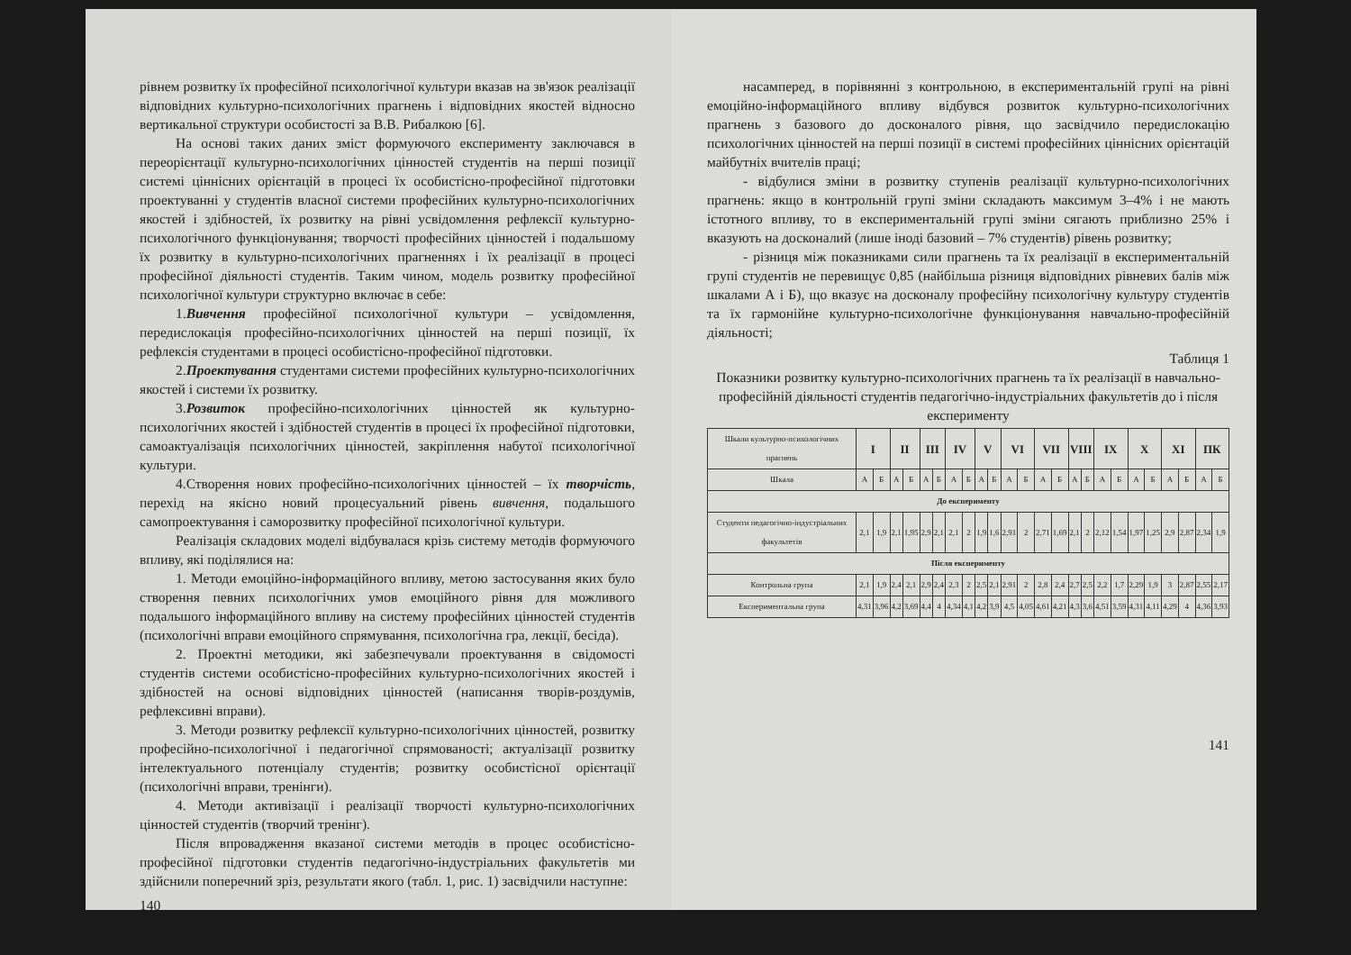рівнем розвитку їх професійної психологічної культури вказав на зв'язок реалізації відповідних культурно-психологічних прагнень і відповідних якостей відносно вертикальної структури особистості за В.В. Рибалкою [6].
На основі таких даних зміст формуючого експерименту заключався в переорієнтації культурно-психологічних цінностей студентів на перші позиції системі ціннісних орієнтацій в процесі їх особистісно-професійної підготовки проектуванні у студентів власної системи професійних культурно-психологічних якостей і здібностей, їх розвитку на рівні усвідомлення рефлексії культурно-психологічного функціонування; творчості професійних цінностей і подальшому їх розвитку в культурно-психологічних прагненнях і їх реалізації в процесі професійної діяльності студентів. Таким чином, модель розвитку професійної психологічної культури структурно включає в себе:
1.Вивчення професійної психологічної культури – усвідомлення, передислокація професійно-психологічних цінностей на перші позиції, їх рефлексія студентами в процесі особистісно-професійної підготовки.
2.Проектування студентами системи професійних культурно-психологічних якостей і системи їх розвитку.
3.Розвиток професійно-психологічних цінностей як культурно-психологічних якостей і здібностей студентів в процесі їх професійної підготовки, самоактуалізація психологічних цінностей, закріплення набутої психологічної культури.
4.Створення нових професійно-психологічних цінностей – їх творчість, перехід на якісно новий процесуальний рівень вивчення, подальшого самопроектування і саморозвитку професійної психологічної культури.
Реалізація складових моделі відбувалася крізь систему методів формуючого впливу, які поділялися на:
1. Методи емоційно-інформаційного впливу, метою застосування яких було створення певних психологічних умов емоційного рівня для можливого подальшого інформаційного впливу на систему професійних цінностей студентів (психологічні вправи емоційного спрямування, психологічна гра, лекції, бесіда).
2. Проектні методики, які забезпечували проектування в свідомості студентів системи особистісно-професійних культурно-психологічних якостей і здібностей на основі відповідних цінностей (написання творів-роздумів, рефлексивні вправи).
3. Методи розвитку рефлексії культурно-психологічних цінностей, розвитку професійно-психологічної і педагогічної спрямованості; актуалізації розвитку інтелектуального потенціалу студентів; розвитку особистісної орієнтації (психологічні вправи, тренінги).
4. Методи активізації і реалізації творчості культурно-психологічних цінностей студентів (творчий тренінг).
Після впровадження вказаної системи методів в процес особистісно-професійної підготовки студентів педагогічно-індустріальних факультетів ми здійснили поперечний зріз, результати якого (табл. 1, рис. 1) засвідчили наступне:
140
насамперед, в порівнянні з контрольною, в експериментальній групі на рівні емоційно-інформаційного впливу відбувся розвиток культурно-психологічних прагнень з базового до досконалого рівня, що засвідчило передислокацію психологічних цінностей на перші позиції в системі професійних ціннісних орієнтацій майбутніх вчителів праці;
- відбулися зміни в розвитку ступенів реалізації культурно-психологічних прагнень: якщо в контрольній групі зміни складають максимум 3–4% і не мають істотного впливу, то в експериментальній групі зміни сягають приблизно 25% і вказують на досконалий (лише іноді базовий – 7% студентів) рівень розвитку;
- різниця між показниками сили прагнень та їх реалізації в експериментальній групі студентів не перевищує 0,85 (найбільша різниця відповідних рівневих балів між шкалами А і Б), що вказує на досконалу професійну психологічну культуру студентів та їх гармонійне культурно-психологічне функціонування навчально-професійній діяльності;
Таблиця 1
Показники розвитку культурно-психологічних прагнень та їх реалізації в навчально-професійній діяльності студентів педагогічно-індустріальних факультетів до і після експерименту
| Шкали культурно-психологічних прагнень | I | | II | | III | | IV | | V | | VI | | VII | | VIII | | IX | | X | | XI | | ПК | |
| Шкала | А | Б | А | Б | А | Б | А | Б | А | Б | А | Б | А | Б | А | Б | А | Б | А | Б | А | Б | А | Б |
| До експерименту | | | | | | | | | | | | | | | | | | | | | | | | |
| Студенти педагогічно-індустріальних факультетів | 2,1 | 1,9 | 2,1 | 1,95 | 2,9 | 2,1 | 2,1 | 2 | 1,9 | 1,6 | 2,91 | 2 | 2,71 | 1,69 | 2,1 | 2 | 2,12 | 1,54 | 1,97 | 1,25 | 2,9 | 2,87 | 2,34 | 1,9 |
| Після експерименту | | | | | | | | | | | | | | | | | | | | | | | | |
| Контрольна група | 2,1 | 1,9 | 2,4 | 2,1 | 2,9 | 2,4 | 2,3 | 2 | 2,5 | 2,1 | 2,91 | 2 | 2,8 | 2,4 | 2,7 | 2,5 | 2,2 | 1,7 | 2,29 | 1,9 | 3 | 2,87 | 2,55 | 2,17 |
| Експериментальна група | 4,31 | 3,96 | 4,2 | 3,69 | 4,4 | 4 | 4,34 | 4,1 | 4,2 | 3,9 | 4,5 | 4,05 | 4,61 | 4,21 | 4,3 | 3,6 | 4,51 | 3,59 | 4,31 | 4,11 | 4,29 | 4 | 4,36 | 3,93 |
141